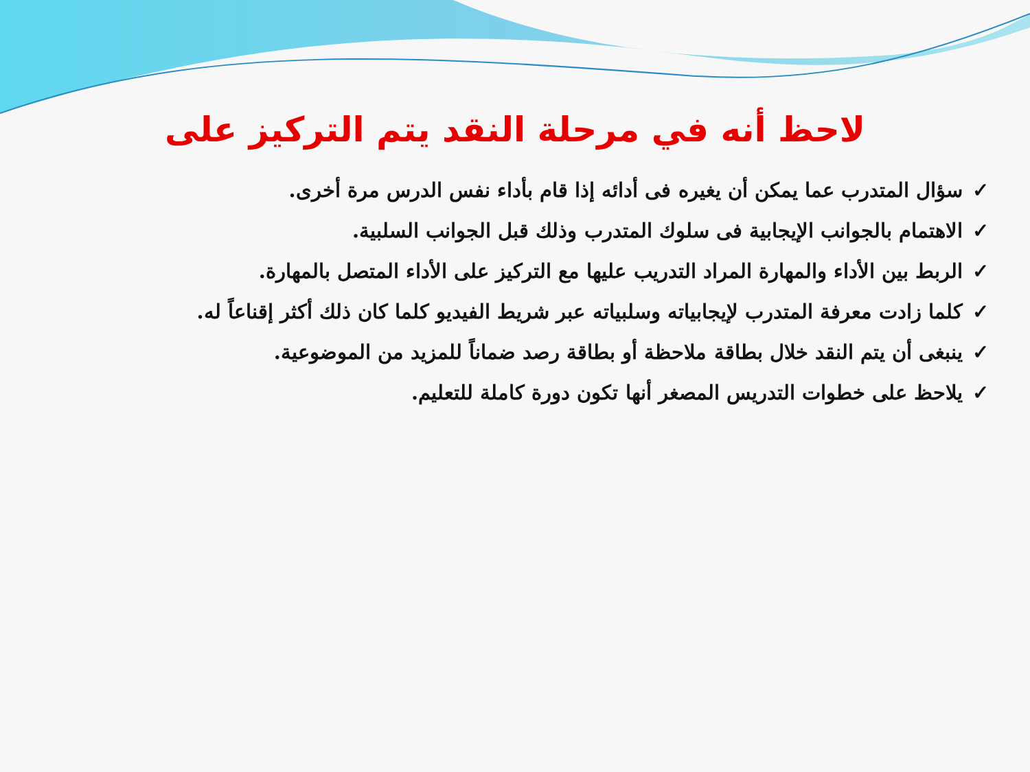لاحظ أنه في مرحلة النقد يتم التركيز على
✓سؤال المتدرب عما يمكن أن يغيره فى أدائه إذا قام بأداء نفس الدرس مرة أخرى.
✓الاهتمام بالجوانب الإيجابية فى سلوك المتدرب وذلك قبل الجوانب السلبية.
✓الربط بين الأداء والمهارة المراد التدريب عليها مع التركيز على الأداء المتصل بالمهارة.
✓كلما زادت معرفة المتدرب لإيجابياته وسلبياته عبر شريط الفيديو كلما كان ذلك أكثر إقناعاً له.
✓ينبغى أن يتم النقد خلال بطاقة ملاحظة أو بطاقة رصد ضماناً للمزيد من الموضوعية.
✓يلاحظ على خطوات التدريس المصغر أنها تكون دورة كاملة للتعليم.